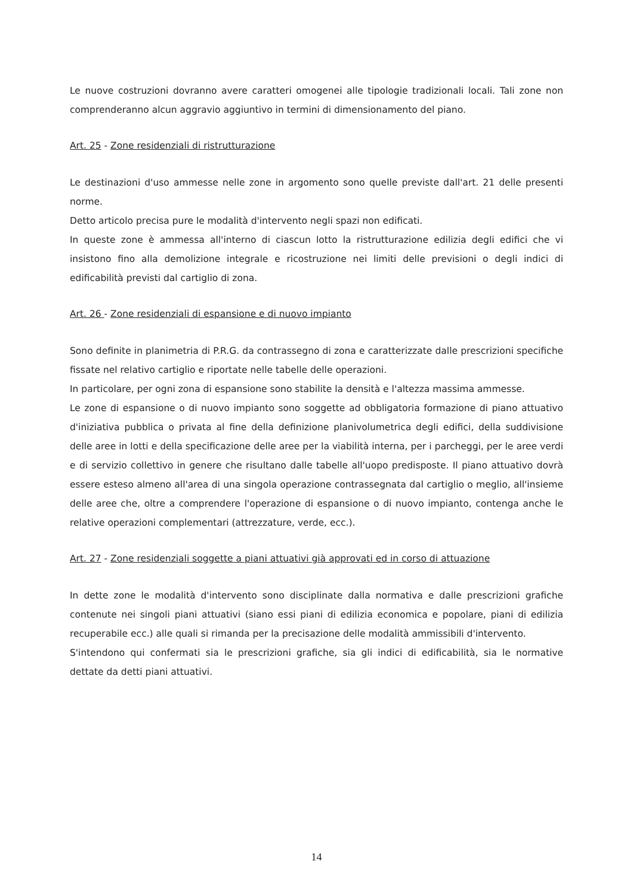Le nuove costruzioni dovranno avere caratteri omogenei alle tipologie tradizionali locali. Tali zone non comprenderanno alcun aggravio aggiuntivo in termini di dimensionamento del piano.
Art. 25 - Zone residenziali di ristrutturazione
Le destinazioni d'uso ammesse nelle zone in argomento sono quelle previste dall'art. 21 delle presenti norme.
Detto articolo precisa pure le modalità d'intervento negli spazi non edificati.
In queste zone è ammessa all'interno di ciascun lotto la ristrutturazione edilizia degli edifici che vi insistono fino alla demolizione integrale e ricostruzione nei limiti delle previsioni o degli indici di edificabilità previsti dal cartiglio di zona.
Art. 26 - Zone residenziali di espansione e di nuovo impianto
Sono definite in planimetria di P.R.G. da contrassegno di zona e caratterizzate dalle prescrizioni specifiche fissate nel relativo cartiglio e riportate nelle tabelle delle operazioni.
In particolare, per ogni zona di espansione sono stabilite la densità e l'altezza massima ammesse.
Le zone di espansione o di nuovo impianto sono soggette ad obbligatoria formazione di piano attuativo d'iniziativa pubblica o privata al fine della definizione planivolumetrica degli edifici, della suddivisione delle aree in lotti e della specificazione delle aree per la viabilità interna, per i parcheggi, per le aree verdi e di servizio collettivo in genere che risultano dalle tabelle all'uopo predisposte. Il piano attuativo dovrà essere esteso almeno all'area di una singola operazione contrassegnata dal cartiglio o meglio, all'insieme delle aree che, oltre a comprendere l'operazione di espansione o di nuovo impianto, contenga anche le relative operazioni complementari (attrezzature, verde, ecc.).
Art. 27 - Zone residenziali soggette a piani attuativi già approvati ed in corso di attuazione
In dette zone le modalità d'intervento sono disciplinate dalla normativa e dalle prescrizioni grafiche contenute nei singoli piani attuativi (siano essi piani di edilizia economica e popolare, piani di edilizia recuperabile ecc.) alle quali si rimanda per la precisazione delle modalità ammissibili d'intervento.
S'intendono qui confermati sia le prescrizioni grafiche, sia gli indici di edificabilità, sia le normative dettate da detti piani attuativi.
14